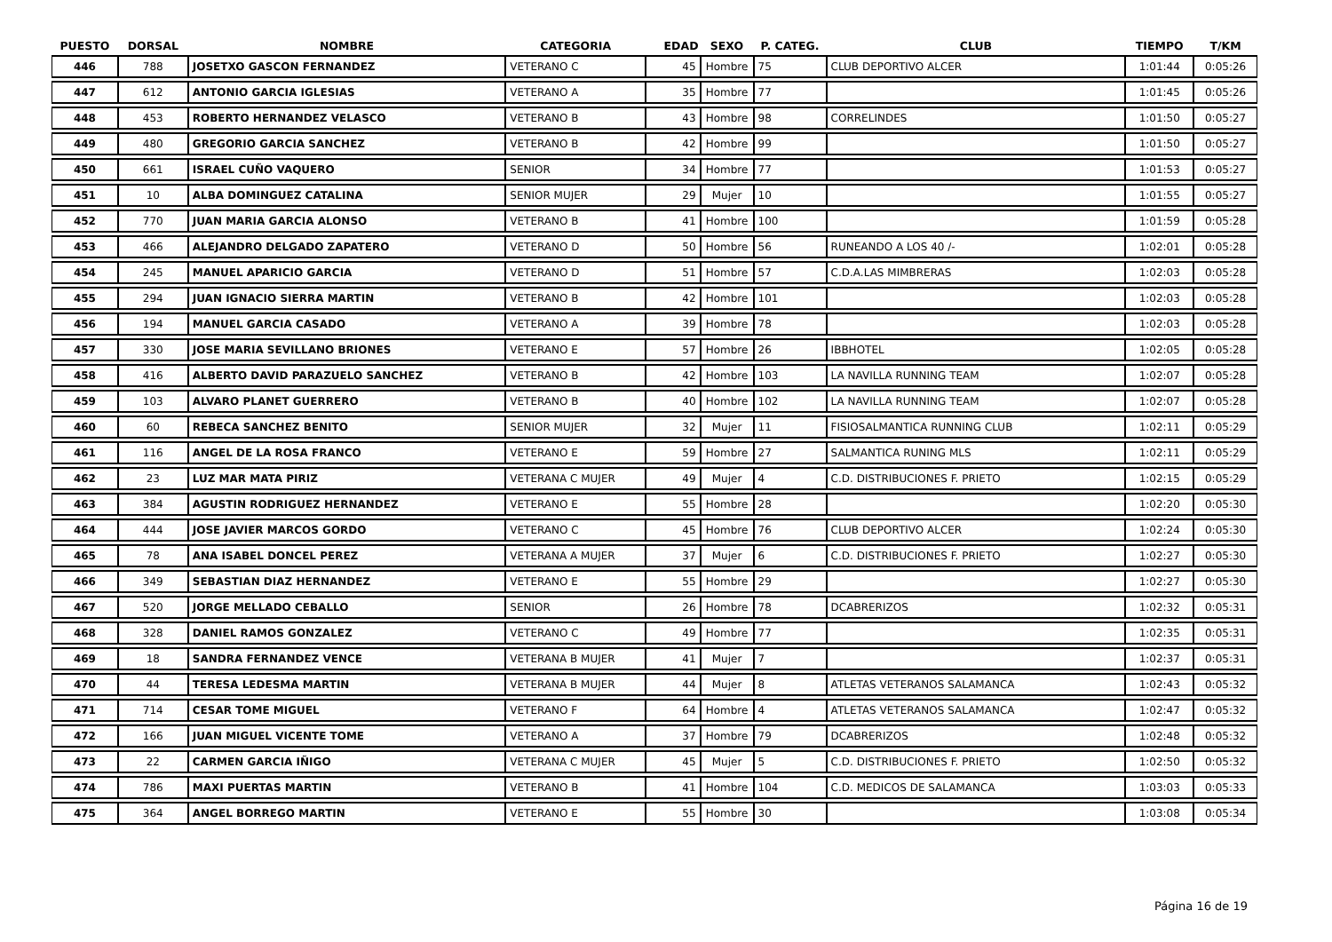| PUESTO | DORSAL | NOMBRE | CATEGORIA | EDAD | SEXO | P. CATEG. | CLUB | TIEMPO | T/KM |
| --- | --- | --- | --- | --- | --- | --- | --- | --- | --- |
| 446 | 788 | JOSETXO GASCON FERNANDEZ | VETERANO C | 45 | Hombre | 75 | CLUB DEPORTIVO ALCER | 1:01:44 | 0:05:26 |
| 447 | 612 | ANTONIO GARCIA IGLESIAS | VETERANO A | 35 | Hombre | 77 | | 1:01:45 | 0:05:26 |
| 448 | 453 | ROBERTO HERNANDEZ VELASCO | VETERANO B | 43 | Hombre | 98 | CORRELINDES | 1:01:50 | 0:05:27 |
| 449 | 480 | GREGORIO GARCIA SANCHEZ | VETERANO B | 42 | Hombre | 99 | | 1:01:50 | 0:05:27 |
| 450 | 661 | ISRAEL CUÑO VAQUERO | SENIOR | 34 | Hombre | 77 | | 1:01:53 | 0:05:27 |
| 451 | 10 | ALBA DOMINGUEZ CATALINA | SENIOR MUJER | 29 | Mujer | 10 | | 1:01:55 | 0:05:27 |
| 452 | 770 | JUAN MARIA GARCIA ALONSO | VETERANO B | 41 | Hombre | 100 | | 1:01:59 | 0:05:28 |
| 453 | 466 | ALEJANDRO DELGADO ZAPATERO | VETERANO D | 50 | Hombre | 56 | RUNEANDO A LOS 40 /- | 1:02:01 | 0:05:28 |
| 454 | 245 | MANUEL APARICIO GARCIA | VETERANO D | 51 | Hombre | 57 | C.D.A.LAS MIMBRERAS | 1:02:03 | 0:05:28 |
| 455 | 294 | JUAN IGNACIO SIERRA MARTIN | VETERANO B | 42 | Hombre | 101 | | 1:02:03 | 0:05:28 |
| 456 | 194 | MANUEL GARCIA CASADO | VETERANO A | 39 | Hombre | 78 | | 1:02:03 | 0:05:28 |
| 457 | 330 | JOSE MARIA SEVILLANO BRIONES | VETERANO E | 57 | Hombre | 26 | IBBHOTEL | 1:02:05 | 0:05:28 |
| 458 | 416 | ALBERTO DAVID PARAZUELO SANCHEZ | VETERANO B | 42 | Hombre | 103 | LA NAVILLA RUNNING TEAM | 1:02:07 | 0:05:28 |
| 459 | 103 | ALVARO PLANET GUERRERO | VETERANO B | 40 | Hombre | 102 | LA NAVILLA RUNNING TEAM | 1:02:07 | 0:05:28 |
| 460 | 60 | REBECA SANCHEZ BENITO | SENIOR MUJER | 32 | Mujer | 11 | FISIOSALMANTICA RUNNING CLUB | 1:02:11 | 0:05:29 |
| 461 | 116 | ANGEL DE LA ROSA FRANCO | VETERANO E | 59 | Hombre | 27 | SALMANTICA RUNING MLS | 1:02:11 | 0:05:29 |
| 462 | 23 | LUZ MAR MATA PIRIZ | VETERANA C MUJER | 49 | Mujer | 4 | C.D. DISTRIBUCIONES F. PRIETO | 1:02:15 | 0:05:29 |
| 463 | 384 | AGUSTIN RODRIGUEZ HERNANDEZ | VETERANO E | 55 | Hombre | 28 | | 1:02:20 | 0:05:30 |
| 464 | 444 | JOSE JAVIER MARCOS GORDO | VETERANO C | 45 | Hombre | 76 | CLUB DEPORTIVO ALCER | 1:02:24 | 0:05:30 |
| 465 | 78 | ANA ISABEL DONCEL PEREZ | VETERANA A MUJER | 37 | Mujer | 6 | C.D. DISTRIBUCIONES F. PRIETO | 1:02:27 | 0:05:30 |
| 466 | 349 | SEBASTIAN DIAZ HERNANDEZ | VETERANO E | 55 | Hombre | 29 | | 1:02:27 | 0:05:30 |
| 467 | 520 | JORGE MELLADO CEBALLO | SENIOR | 26 | Hombre | 78 | DCABRERIZOS | 1:02:32 | 0:05:31 |
| 468 | 328 | DANIEL RAMOS GONZALEZ | VETERANO C | 49 | Hombre | 77 | | 1:02:35 | 0:05:31 |
| 469 | 18 | SANDRA FERNANDEZ VENCE | VETERANA B MUJER | 41 | Mujer | 7 | | 1:02:37 | 0:05:31 |
| 470 | 44 | TERESA LEDESMA MARTIN | VETERANA B MUJER | 44 | Mujer | 8 | ATLETAS VETERANOS SALAMANCA | 1:02:43 | 0:05:32 |
| 471 | 714 | CESAR TOME MIGUEL | VETERANO F | 64 | Hombre | 4 | ATLETAS VETERANOS SALAMANCA | 1:02:47 | 0:05:32 |
| 472 | 166 | JUAN MIGUEL VICENTE TOME | VETERANO A | 37 | Hombre | 79 | DCABRERIZOS | 1:02:48 | 0:05:32 |
| 473 | 22 | CARMEN GARCIA IÑIGO | VETERANA C MUJER | 45 | Mujer | 5 | C.D. DISTRIBUCIONES F. PRIETO | 1:02:50 | 0:05:32 |
| 474 | 786 | MAXI PUERTAS MARTIN | VETERANO B | 41 | Hombre | 104 | C.D. MEDICOS DE SALAMANCA | 1:03:03 | 0:05:33 |
| 475 | 364 | ANGEL BORREGO MARTIN | VETERANO E | 55 | Hombre | 30 | | 1:03:08 | 0:05:34 |
Página 16 de 19